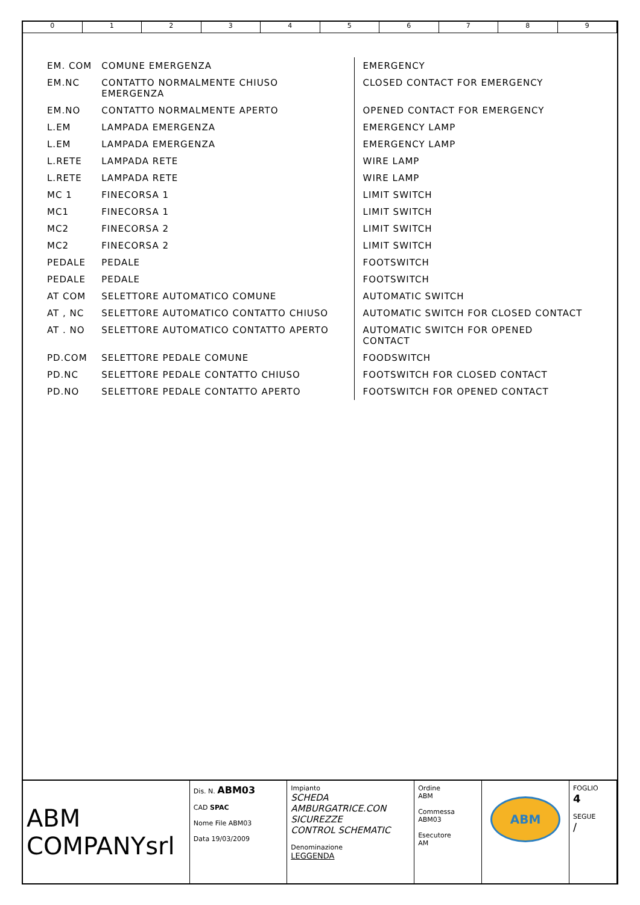0123456789
| EM. COM | COMUNE EMERGENZA | EMERGENCY |
| EM.NC | CONTATTO NORMALMENTE CHIUSO EMERGENZA | CLOSED CONTACT FOR EMERGENCY |
| EM.NO | CONTATTO NORMALMENTE APERTO | OPENED CONTACT FOR EMERGENCY |
| L.EM | LAMPADA EMERGENZA | EMERGENCY LAMP |
| L.EM | LAMPADA EMERGENZA | EMERGENCY LAMP |
| L.RETE | LAMPADA RETE | WIRE LAMP |
| L.RETE | LAMPADA RETE | WIRE LAMP |
| MC 1 | FINECORSA 1 | LIMIT SWITCH |
| MC1 | FINECORSA 1 | LIMIT SWITCH |
| MC2 | FINECORSA 2 | LIMIT SWITCH |
| MC2 | FINECORSA 2 | LIMIT SWITCH |
| PEDALE | PEDALE | FOOTSWITCH |
| PEDALE | PEDALE | FOOTSWITCH |
| AT COM | SELETTORE AUTOMATICO COMUNE | AUTOMATIC SWITCH |
| AT , NC | SELETTORE AUTOMATICO CONTATTO CHIUSO | AUTOMATIC SWITCH FOR CLOSED CONTACT |
| AT . NO | SELETTORE AUTOMATICO CONTATTO APERTO | AUTOMATIC SWITCH FOR OPENED CONTACT |
| PD.COM | SELETTORE PEDALE COMUNE | FOODSWITCH |
| PD.NC | SELETTORE PEDALE CONTATTO CHIUSO | FOOTSWITCH FOR CLOSED CONTACT |
| PD.NO | SELETTORE PEDALE CONTATTO APERTO | FOOTSWITCH FOR OPENED CONTACT |
ABM COMPANYsrl
Dis. N. ABM03
CAD SPAC
Nome File ABM03
Data 19/03/2009
Impianto
SCHEDA AMBURGATRICE.CON SICUREZZE
CONTROL SCHEMATIC
Denominazione
LEGGENDA
Ordine
ABM
Commessa
ABM03
Esecutore
AM
ABM
FOGLIO
4
SEGUE
/